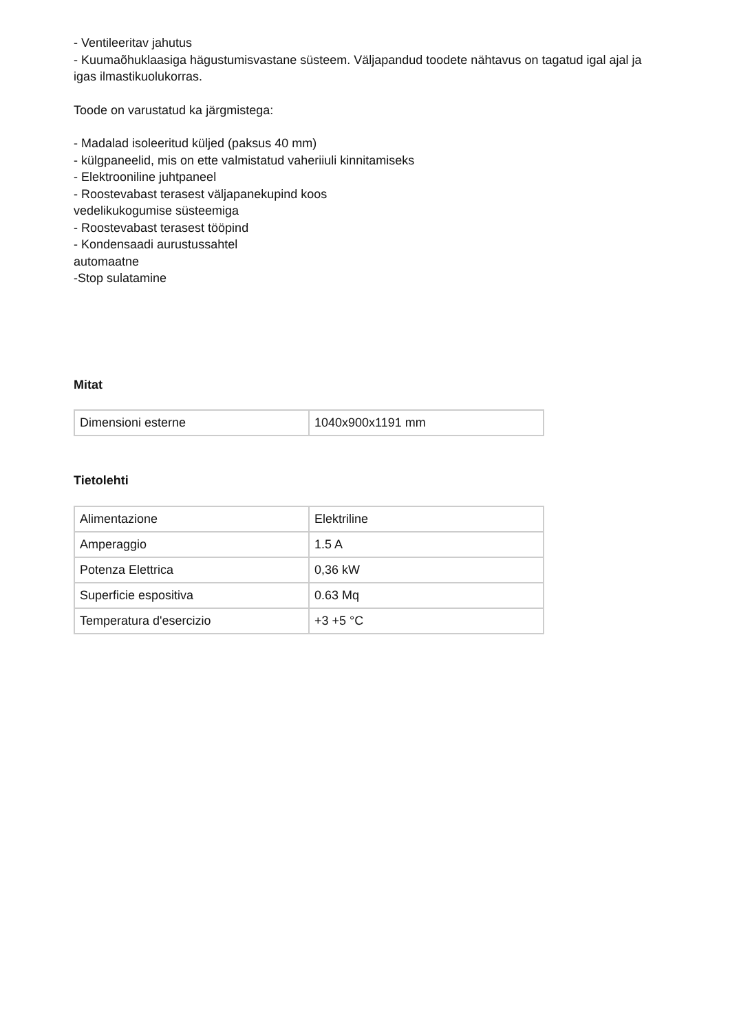- Ventileeritav jahutus
- Kuumaõhuklaasiga hägustumisvastane süsteem. Väljapandud toodete nähtavus on tagatud igal ajal ja igas ilmastikuolukorras.
Toode on varustatud ka järgmistega:
- Madalad isoleeritud küljed (paksus 40 mm)
- külgpaneelid, mis on ette valmistatud vaheriiuli kinnitamiseks
- Elektrooniline juhtpaneel
- Roostevabast terasest väljapanekupind koos
vedelikukogumise süsteemiga
- Roostevabast terasest tööpind
- Kondensaadi aurustussahtel
automaatne
-Stop sulatamine
Mitat
| Dimensioni esterne | 1040x900x1191 mm |
Tietolehti
| Alimentazione | Elektriline |
| Amperaggio | 1.5 A |
| Potenza Elettrica | 0,36 kW |
| Superficie espositiva | 0.63 Mq |
| Temperatura d'esercizio | +3 +5 °C |